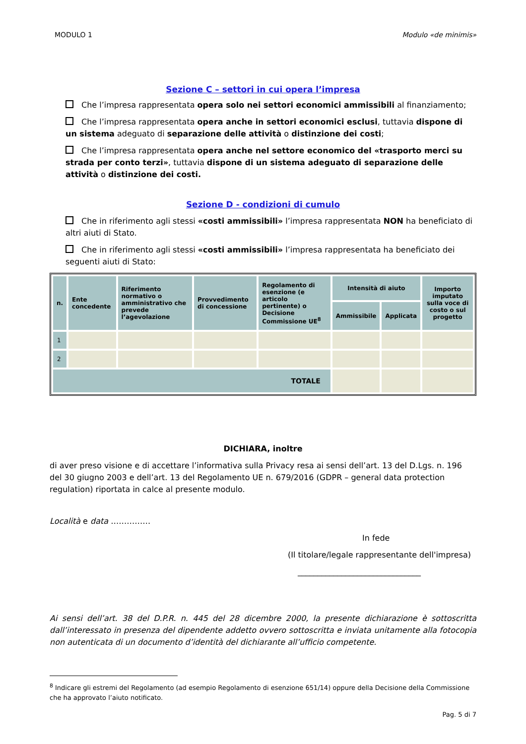MODULO 1 Modulo «de minimis»
Sezione C – settori in cui opera l’impresa
Che l’impresa rappresentata opera solo nei settori economici ammissibili al finanziamento;
Che l’impresa rappresentata opera anche in settori economici esclusi, tuttavia dispone di un sistema adeguato di separazione delle attività o distinzione dei costi;
Che l’impresa rappresentata opera anche nel settore economico del «trasporto merci su strada per conto terzi», tuttavia dispone di un sistema adeguato di separazione delle attività o distinzione dei costi.
Sezione D - condizioni di cumulo
Che in riferimento agli stessi «costi ammissibili» l’impresa rappresentata NON ha beneficiato di altri aiuti di Stato.
Che in riferimento agli stessi «costi ammissibili» l’impresa rappresentata ha beneficiato dei seguenti aiuti di Stato:
| n. | Ente concedente | Riferimento normativo o amministrativo che prevede l’agevolazione | Provvedimento di concessione | Regolamento di esenzione (e articolo pertinente) o Decisione Commissione UE<sup>8</sup> | Intensità di aiuto | | Importo imputato sulla voce di costo o sul progetto |
| --- | --- | --- | --- | --- | --- | --- | --- |
| | | | | | Ammissibile | Applicata | |
| 1 | | | | | | | |
| 2 | | | | | | | |
| TOTALE | | | | | | | |
DICHIARA, inoltre
di aver preso visione e di accettare l’informativa sulla Privacy resa ai sensi dell’art. 13 del D.Lgs. n. 196 del 30 giugno 2003 e dell’art. 13 del Regolamento UE n. 679/2016 (GDPR – general data protection regulation) riportata in calce al presente modulo.
Località e data ……………
In fede
(Il titolare/legale rappresentante dell'impresa)
_______________________________
Ai sensi dell’art. 38 del D.P.R. n. 445 del 28 dicembre 2000, la presente dichiarazione è sottoscritta dall’interessato in presenza del dipendente addetto ovvero sottoscritta e inviata unitamente alla fotocopia non autenticata di un documento d’identità del dichiarante all’ufficio competente.
<sup>8</sup> Indicare gli estremi del Regolamento (ad esempio Regolamento di esenzione 651/14) oppure della Decisione della Commissione che ha approvato l’aiuto notificato.
Pag. 5 di 7